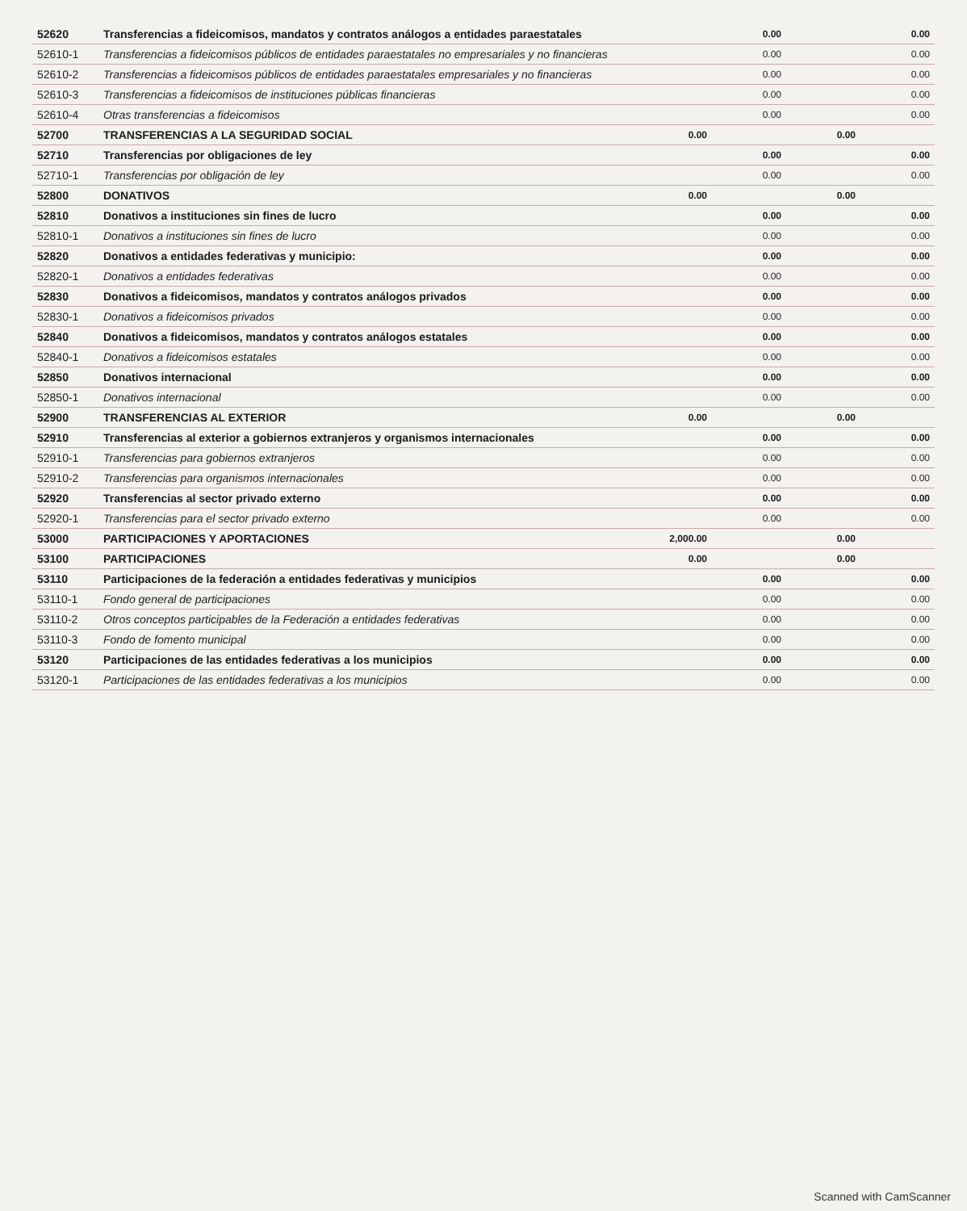| 52620 | Transferencias a fideicomisos, mandatos y contratos análogos a entidades paraestatales | | 0.00 | | 0.00 |
| 52610-1 | Transferencias a fideicomisos públicos de entidades paraestatales no empresariales y no financieras | | 0.00 | | 0.00 |
| 52610-2 | Transferencias a fideicomisos públicos de entidades paraestatales empresariales y no financieras | | 0.00 | | 0.00 |
| 52610-3 | Transferencias a fideicomisos de instituciones públicas financieras | | 0.00 | | 0.00 |
| 52610-4 | Otras transferencias a fideicomisos | | 0.00 | | 0.00 |
| 52700 | TRANSFERENCIAS A LA SEGURIDAD SOCIAL | 0.00 | | 0.00 | |
| 52710 | Transferencias por obligaciones de ley | | 0.00 | | 0.00 |
| 52710-1 | Transferencias por obligación de ley | | 0.00 | | 0.00 |
| 52800 | DONATIVOS | 0.00 | | 0.00 | |
| 52810 | Donativos a instituciones sin fines de lucro | | 0.00 | | 0.00 |
| 52810-1 | Donativos a instituciones sin fines de lucro | | 0.00 | | 0.00 |
| 52820 | Donativos a entidades federativas y municipio: | | 0.00 | | 0.00 |
| 52820-1 | Donativos a entidades federativas | | 0.00 | | 0.00 |
| 52830 | Donativos a fideicomisos, mandatos y contratos análogos privados | | 0.00 | | 0.00 |
| 52830-1 | Donativos a fideicomisos privados | | 0.00 | | 0.00 |
| 52840 | Donativos a fideicomisos, mandatos y contratos análogos estatales | | 0.00 | | 0.00 |
| 52840-1 | Donativos a fideicomisos estatales | | 0.00 | | 0.00 |
| 52850 | Donativos internacional | | 0.00 | | 0.00 |
| 52850-1 | Donativos internacional | | 0.00 | | 0.00 |
| 52900 | TRANSFERENCIAS AL EXTERIOR | 0.00 | | 0.00 | |
| 52910 | Transferencias al exterior a gobiernos extranjeros y organismos internacionales | | 0.00 | | 0.00 |
| 52910-1 | Transferencias para gobiernos extranjeros | | 0.00 | | 0.00 |
| 52910-2 | Transferencias para organismos internacionales | | 0.00 | | 0.00 |
| 52920 | Transferencias al sector privado externo | | 0.00 | | 0.00 |
| 52920-1 | Transferencias para el sector privado externo | | 0.00 | | 0.00 |
| 53000 | PARTICIPACIONES Y APORTACIONES | 2,000.00 | | 0.00 | |
| 53100 | PARTICIPACIONES | 0.00 | | 0.00 | |
| 53110 | Participaciones de la federación a entidades federativas y municipios | | 0.00 | | 0.00 |
| 53110-1 | Fondo general de participaciones | | 0.00 | | 0.00 |
| 53110-2 | Otros conceptos participables de la Federación a entidades federativas | | 0.00 | | 0.00 |
| 53110-3 | Fondo de fomento municipal | | 0.00 | | 0.00 |
| 53120 | Participaciones de las entidades federativas a los municipios | | 0.00 | | 0.00 |
| 53120-1 | Participaciones de las entidades federativas a los municipios | | 0.00 | | 0.00 |
Scanned with CamScanner